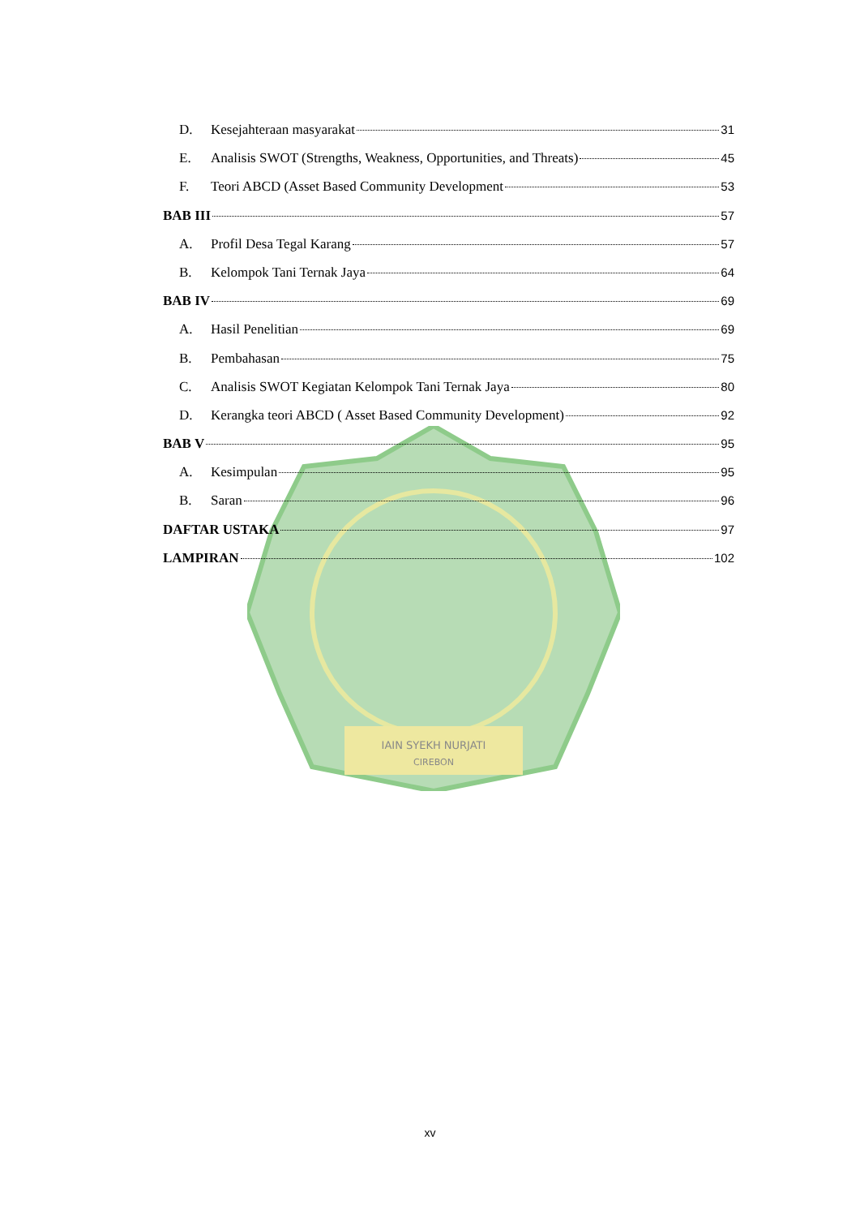IAIN SYEKH NURJATI
CIREBON
D. Kesejahteraan masyarakat 31
E. Analisis SWOT (Strengths, Weakness, Opportunities, and Threats) 45
F. Teori ABCD (Asset Based Community Development 53
BAB III 57
A. Profil Desa Tegal Karang 57
B. Kelompok Tani Ternak Jaya 64
BAB IV 69
A. Hasil Penelitian 69
B. Pembahasan 75
C. Analisis SWOT Kegiatan Kelompok Tani Ternak Jaya 80
D. Kerangka teori ABCD ( Asset Based Community Development) 92
BAB V 95
A. Kesimpulan 95
B. Saran 96
DAFTAR USTAKA 97
LAMPIRAN 102
xv